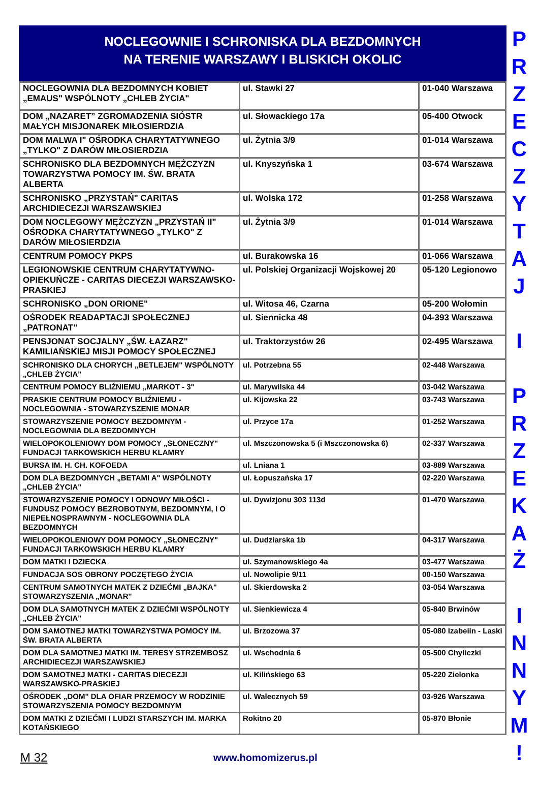NOCLEGOWNIE I SCHRONISKA DLA BEZDOMNYCH
NA TERENIE WARSZAWY I BLISKICH OKOLIC
| NOCLEGOWNIA DLA BEZDOMNYCH KOBIET „EMAUS" WSPÓLNOTY „CHLEB ŻYCIA" | ul. Stawki 27 | 01-040 Warszawa |
| DOM „NAZARET” ZGROMADZENIA SIÓSTR MAŁYCH MISJONAREK MIŁOSIERDZIA | ul. Słowackiego 17a | 05-400 Otwock |
| DOM MALWA I" OŚRODKA CHARYTATYWNEGO „TYLKO" Z DARÓW MIŁOSIERDZIA | ul. Żytnia 3/9 | 01-014 Warszawa |
| SCHRONISKO DLA BEZDOMNYCH MĘŻCZYZN TOWARZYSTWA POMOCY IM. ŚW. BRATA ALBERTA | ul. Knyszyńska 1 | 03-674 Warszawa |
| SCHRONISKO „PRZYSTAŃ" CARITAS ARCHIDIECEZJI WARSZAWSKIEJ | ul. Wolska 172 | 01-258 Warszawa |
| DOM NOCLEGOWY MĘŻCZYZN „PRZYSTAŃ II" OŚRODKA CHARYTATYWNEGO „TYLKO" Z DARÓW MIŁOSIERDZIA | ul. Żytnia 3/9 | 01-014 Warszawa |
| CENTRUM POMOCY PKPS | ul. Burakowska 16 | 01-066 Warszawa |
| LEGIONOWSKIE CENTRUM CHARYTATYWNO-OPIEKUŃCZE - CARITAS DIECEZJI WARSZAWSKO-PRASKIEJ | ul. Polskiej Organizacji Wojskowej 20 | 05-120 Legionowo |
| SCHRONISKO „DON ORIONE" | ul. Witosa 46, Czarna | 05-200 Wołomin |
| OŚRODEK READAPTACJI SPOŁECZNEJ „PATRONAT" | ul. Siennicka 48 | 04-393 Warszawa |
| PENSJONAT SOCJALNY „ŚW. ŁAZARZ" KAMILIAŃSKIEJ MISJI POMOCY SPOŁECZNEJ | ul. Traktorzystów 26 | 02-495 Warszawa |
| SCHRONISKO DLA CHORYCH „BETLEJEM" WSPÓLNOTY „CHLEB ŻYCIA" | ul. Potrzebna 55 | 02-448 Warszawa |
| CENTRUM POMOCY BLIŹNIEMU „MARKOT - 3" | ul. Marywilska 44 | 03-042 Warszawa |
| PRASKIE CENTRUM POMOCY BLIŹNIEMU - NOCLEGOWNIA - STOWARZYSZENIE MONAR | ul. Kijowska 22 | 03-743 Warszawa |
| STOWARZYSZENIE POMOCY BEZDOMNYM - NOCLEGOWNIA DLA BEZDOMNYCH | ul. Przyce 17a | 01-252 Warszawa |
| WIELOPOKOLENIOWY DOM POMOCY „SŁONECZNY" FUNDACJI TARKOWSKICH HERBU KLAMRY | ul. Mszczonowska 5 (i Mszczonowska 6) | 02-337 Warszawa |
| BURSA IM. H. CH. KOFOEDA | ul. Lniana 1 | 03-889 Warszawa |
| DOM DLA BEZDOMNYCH „BETAMI A" WSPÓLNOTY „CHLEB ŻYCIA" | ul. Łopuszańska 17 | 02-220 Warszawa |
| STOWARZYSZENIE POMOCY I ODNOWY MIŁOŚCI - FUNDUSZ POMOCY BEZROBOTNYM, BEZDOMNYM, I O NIEPEŁNOSPRAWNYM - NOCLEGOWNIA DLA BEZDOMNYCH | ul. Dywizjonu 303 113d | 01-470 Warszawa |
| WIELOPOKOLENIOWY DOM POMOCY „SŁONECZNY" FUNDACJI TARKOWSKICH HERBU KLAMRY | ul. Dudziarska 1b | 04-317 Warszawa |
| DOM MATKI I DZIECKA | ul. Szymanowskiego 4a | 03-477 Warszawa |
| FUNDACJA SOS OBRONY POCZĘTEGO ŻYCIA | ul. Nowolipie 9/11 | 00-150 Warszawa |
| CENTRUM SAMOTNYCH MATEK Z DZIEĆMI „BAJKA" STOWARZYSZENIA „MONAR" | ul. Skierdowska 2 | 03-054 Warszawa |
| DOM DLA SAMOTNYCH MATEK Z DZIEĆMI WSPÓLNOTY „CHLEB ŻYCIA" | ul. Sienkiewicza 4 | 05-840 Brwinów |
| DOM SAMOTNEJ MATKI TOWARZYSTWA POMOCY IM. ŚW. BRATA ALBERTA | ul. Brzozowa 37 | 05-080 Izabeiin - Laski |
| DOM DLA SAMOTNEJ MATKI IM. TERESY STRZEMBOSZ ARCHIDIECEZJI WARSZAWSKIEJ | ul. Wschodnia 6 | 05-500 Chyliczki |
| DOM SAMOTNEJ MATKI - CARITAS DIECEZJI WARSZAWSKO-PRASKIEJ | ul. Kilińskiego 63 | 05-220 Zielonka |
| OŚRODEK „DOM" DLA OFIAR PRZEMOCY W RODZINIE STOWARZYSZENIA POMOCY BEZDOMNYM | ul. Walecznych 59 | 03-926 Warszawa |
| DOM MATKI Z DZIEĆMI I LUDZI STARSZYCH IM. MARKA KOTAŃSKIEGO | Rokitno 20 | 05-870 Błonie |
P
R
Z
E
C
Z
Y
T
A
J
I
P
R
Z
E
K
A
Ż
I
N
N
Y
M
!
M 32 www.homomizerus.pl